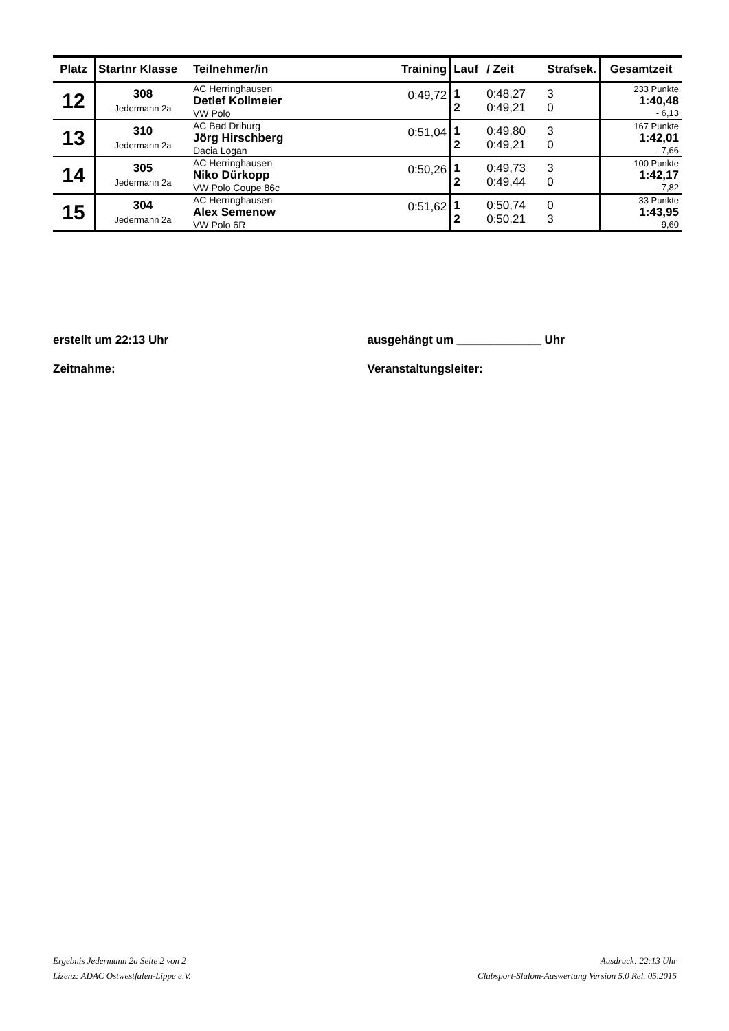| Platz | Startnr Klasse | Teilnehmer/in | Training | Lauf | / Zeit | Strafsek. | Gesamtzeit |
| --- | --- | --- | --- | --- | --- | --- | --- |
| 12 | 308 Jedermann 2a | AC Herringhausen Detlef Kollmeier VW Polo | 0:49,72 | 1 2 | 0:48,27 0:49,21 | 3 0 | 233 Punkte 1:40,48 - 6,13 |
| 13 | 310 Jedermann 2a | AC Bad Driburg Jörg Hirschberg Dacia Logan | 0:51,04 | 1 2 | 0:49,80 0:49,21 | 3 0 | 167 Punkte 1:42,01 - 7,66 |
| 14 | 305 Jedermann 2a | AC Herringhausen Niko Dürkopp VW Polo Coupe 86c | 0:50,26 | 1 2 | 0:49,73 0:49,44 | 3 0 | 100 Punkte 1:42,17 - 7,82 |
| 15 | 304 Jedermann 2a | AC Herringhausen Alex Semenow VW Polo 6R | 0:51,62 | 1 2 | 0:50,74 0:50,21 | 0 3 | 33 Punkte 1:43,95 - 9,60 |
erstellt um 22:13 Uhr ausgehängt um _____________ Uhr
Zeitnahme: Veranstaltungsleiter:
Ergebnis Jedermann 2a Seite 2 von 2
Lizenz: ADAC Ostwestfalen-Lippe e.V.
Ausdruck: 22:13 Uhr
Clubsport-Slalom-Auswertung Version 5.0 Rel. 05.2015